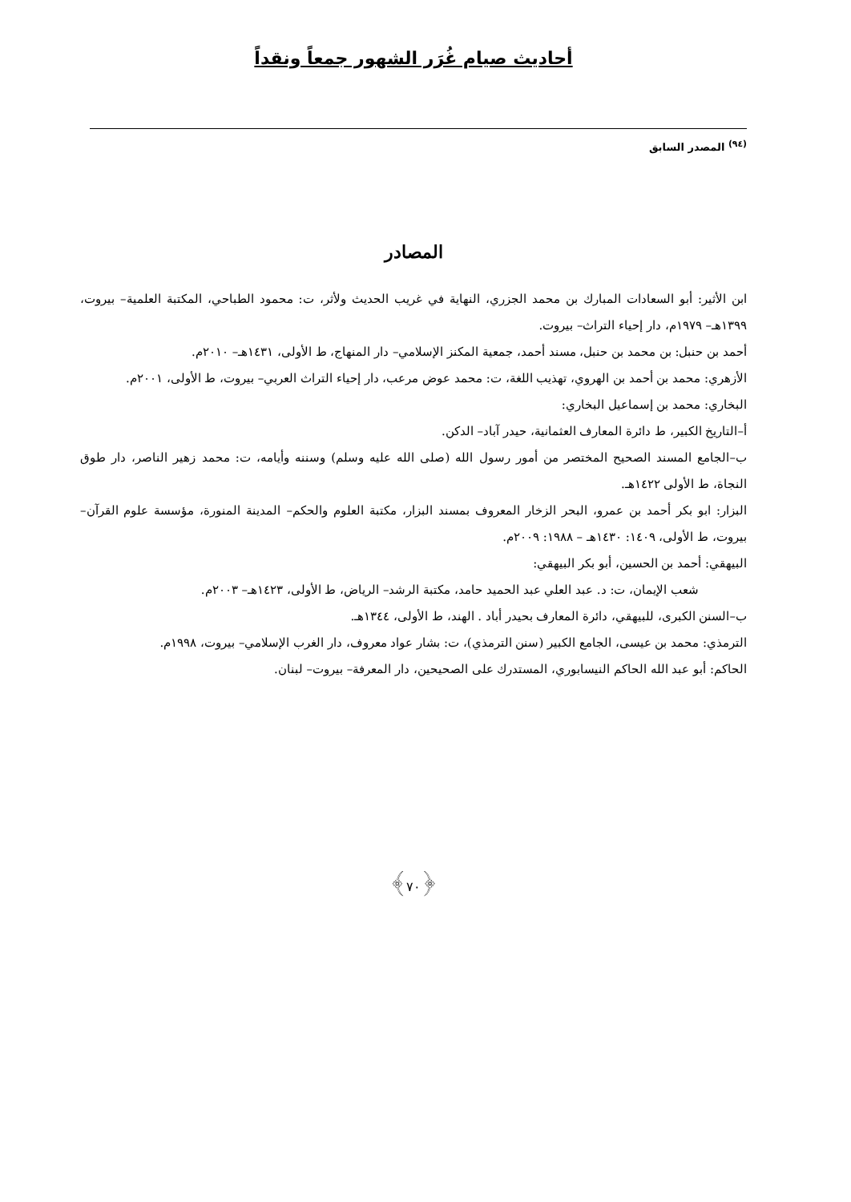أحاديث صيام غُرَر الشهور جمعاً ونقداً
<sup>(٩٤)</sup> المصدر السابق
المصادر
ابن الأثير: أبو السعادات المبارك بن محمد الجزري، النهاية في غريب الحديث ولأثر، ت: محمود الطباحي، المكتبة العلمية– بيروت، ١٣٩٩هـ– ١٩٧٩م، دار إحياء التراث– بيروت.
أحمد بن حنبل: بن محمد بن حنبل، مسند أحمد، جمعية المكنز الإسلامي– دار المنهاج، ط الأولى، ١٤٣١هـ– ٢٠١٠م.
الأزهري: محمد بن أحمد بن الهروي، تهذيب اللغة، ت: محمد عوض مرعب، دار إحياء التراث العربي– بيروت، ط الأولى، ٢٠٠١م.
البخاري: محمد بن إسماعيل البخاري:
أ–التاريخ الكبير، ط دائرة المعارف العثمانية، حيدر آباد– الدكن.
ب–الجامع المسند الصحيح المختصر من أمور رسول الله (صلى الله عليه وسلم) وسننه وأيامه، ت: محمد زهير الناصر، دار طوق النجاة، ط الأولى ١٤٢٢هـ.
البزار: ابو بكر أحمد بن عمرو، البحر الزخار المعروف بمسند البزار، مكتبة العلوم والحكم– المدينة المنورة، مؤسسة علوم القرآن– بيروت، ط الأولى، ١٤٠٩: ١٤٣٠هـ – ١٩٨٨: ٢٠٠٩م.
البيهقي: أحمد بن الحسين، أبو بكر البيهقي:
شعب الإيمان، ت: د. عبد العلي عبد الحميد حامد، مكتبة الرشد– الرياض، ط الأولى، ١٤٢٣هـ– ٢٠٠٣م.
ب–السنن الكبرى، للبيهقي، دائرة المعارف بحيدر أباد . الهند، ط الأولى، ١٣٤٤هـ.
الترمذي: محمد بن عيسى، الجامع الكبير (سنن الترمذي)، ت: بشار عواد معروف، دار الغرب الإسلامي– بيروت، ١٩٩٨م.
الحاكم: أبو عبد الله الحاكم النيسابوري، المستدرك على الصحيحين، دار المعرفة– بيروت– لبنان.
﴿٧٠﴾